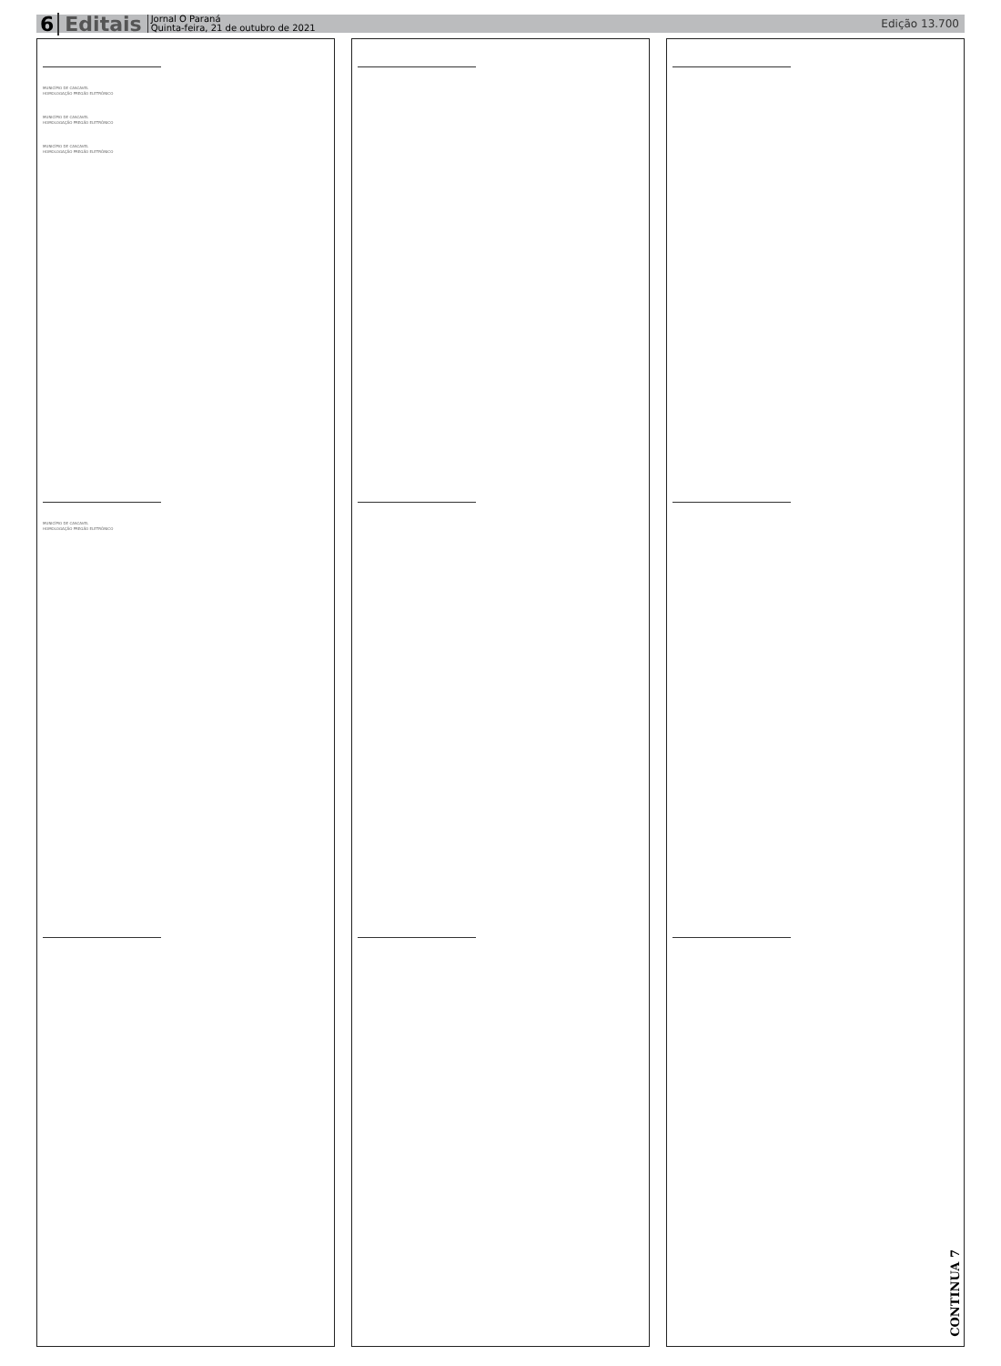6 Editais
Jornal O Paraná
Quinta-feira, 21 de outubro de 2021
Edição 13.700
MUNICÍPIO DE CASCAVEL
HOMOLOGAÇÃO PREGÃO ELETRÔNICO
MUNICÍPIO DE CASCAVEL
HOMOLOGAÇÃO PREGÃO ELETRÔNICO
MUNICÍPIO DE CASCAVEL
HOMOLOGAÇÃO PREGÃO ELETRÔNICO
MUNICÍPIO DE CASCAVEL
HOMOLOGAÇÃO PREGÃO ELETRÔNICO
CONTINUA 7